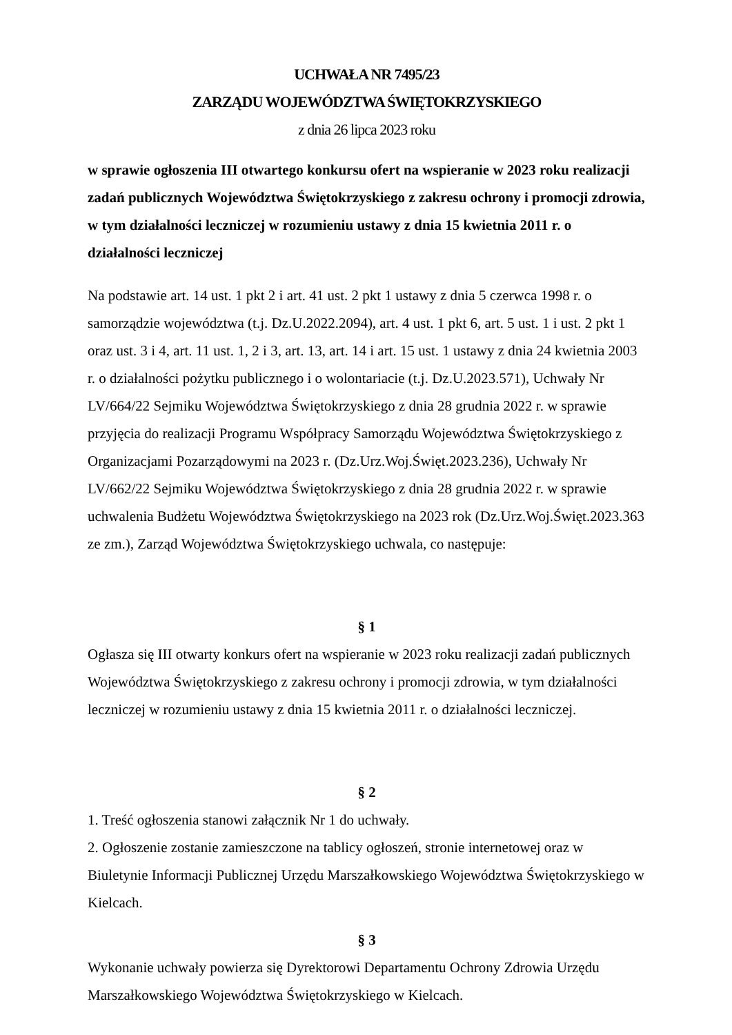UCHWAŁA NR 7495/23
ZARZĄDU WOJEWÓDZTWA ŚWIĘTOKRZYSKIEGO
z dnia 26 lipca 2023 roku
w sprawie ogłoszenia III otwartego konkursu ofert na wspieranie w 2023 roku realizacji zadań publicznych Województwa Świętokrzyskiego z zakresu ochrony i promocji zdrowia, w tym działalności leczniczej w rozumieniu ustawy z dnia 15 kwietnia 2011 r. o działalności leczniczej
Na podstawie art. 14 ust. 1 pkt 2 i art. 41 ust. 2 pkt 1 ustawy z dnia 5 czerwca 1998 r. o samorządzie województwa (t.j. Dz.U.2022.2094), art. 4 ust. 1 pkt 6, art. 5 ust. 1 i ust. 2 pkt 1 oraz ust. 3 i 4, art. 11 ust. 1, 2 i 3, art. 13, art. 14 i art. 15 ust. 1 ustawy z dnia 24 kwietnia 2003 r. o działalności pożytku publicznego i o wolontariacie (t.j. Dz.U.2023.571), Uchwały Nr LV/664/22 Sejmiku Województwa Świętokrzyskiego z dnia 28 grudnia 2022 r. w sprawie przyjęcia do realizacji Programu Współpracy Samorządu Województwa Świętokrzyskiego z Organizacjami Pozarządowymi na 2023 r. (Dz.Urz.Woj.Święt.2023.236), Uchwały Nr LV/662/22 Sejmiku Województwa Świętokrzyskiego z dnia 28 grudnia 2022 r. w sprawie uchwalenia Budżetu Województwa Świętokrzyskiego na 2023 rok (Dz.Urz.Woj.Święt.2023.363 ze zm.), Zarząd Województwa Świętokrzyskiego uchwala, co następuje:
§ 1
Ogłasza się III otwarty konkurs ofert na wspieranie w 2023 roku realizacji zadań publicznych Województwa Świętokrzyskiego z zakresu ochrony i promocji zdrowia, w tym działalności leczniczej w rozumieniu ustawy z dnia 15 kwietnia 2011 r. o działalności leczniczej.
§ 2
1. Treść ogłoszenia stanowi załącznik Nr 1 do uchwały.
2. Ogłoszenie zostanie zamieszczone na tablicy ogłoszeń, stronie internetowej oraz w Biuletynie Informacji Publicznej Urzędu Marszałkowskiego Województwa Świętokrzyskiego w Kielcach.
§ 3
Wykonanie uchwały powierza się Dyrektorowi Departamentu Ochrony Zdrowia Urzędu Marszałkowskiego Województwa Świętokrzyskiego w Kielcach.